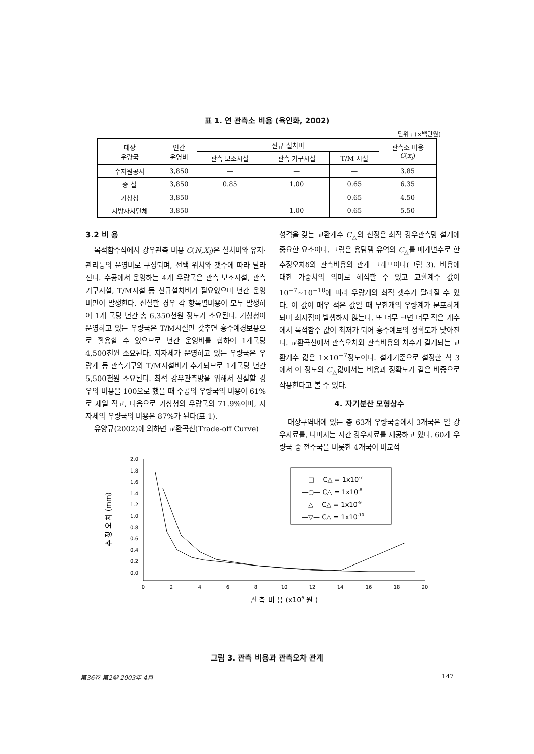표 1. 연 관측소 비용 (육인화, 2002)
단위 : (×백만원)
| 대상 우량국 | 연간 운영비 | 신규 설치비 | | | 관측소 비용 C ( x<sub>i</sub> ) |
| --- | --- | --- | --- | --- | --- |
| | | 관측 보조시설 | 관측 기구시설 | T/M 시설 | |
| 수자원공사 | 3,850 | — | — | — | 3.85 |
| 중 설 | 3,850 | 0.85 | 1.00 | 0.65 | 6.35 |
| 기상청 | 3,850 | — | — | 0.65 | 4.50 |
| 지방자치단체 | 3,850 | — | 1.00 | 0.65 | 5.50 |
3.2 비 용
목적함수식에서 강우관측 비용 C(N,X<sub>i</sub>)은 설치비와 유지·관리등의 운영비로 구성되며, 선택 위치와 갯수에 따라 달라진다. 수공에서 운영하는 4개 우량국은 관측 보조시설, 관측기구시설, T/M시설 등 신규설치비가 필요없으며 년간 운영비만이 발생한다. 신설할 경우 각 항목별비용이 모두 발생하여 1개 국당 년간 총 6,350천원 정도가 소요된다. 기상청이 운영하고 있는 우량국은 T/M시설만 갖추면 홍수예경보용으로 활용할 수 있으므로 년간 운영비를 합하여 1개국당 4,500천원 소요된다. 지자체가 운영하고 있는 우량국은 우량계 등 관측기구와 T/M시설비가 추가되므로 1개국당 년간 5,500천원 소요된다. 최적 강우관측망을 위해서 신설할 경우의 비용을 100으로 했을 때 수공의 우량국의 비용이 61%로 제일 적고, 다음으로 기상청의 우량국의 71.9%이며, 지자체의 우량국의 비용은 87%가 된다(표 1).
유양규(2002)에 의하면 교환곡선(Trade-off Curve)
성격을 갖는 교환계수 C<sub>△</sub>의 선정은 최적 강우관측망 설계에 중요한 요소이다. 그림은 용담댐 유역의 C<sub>△</sub>를 매개변수로 한 추정오차δ와 관측비용의 관계 그래프이다(그림 3). 비용에 대한 가중치의 의미로 해석할 수 있고 교환계수 값이 10<sup>−7</sup>~10<sup>−10</sup>에 따라 우량계의 최적 갯수가 달라질 수 있다. 이 값이 매우 적은 값일 때 무한개의 우량계가 분포하게 되며 최저점이 발생하지 않는다. 또 너무 크면 너무 적은 개수에서 목적함수 값이 최저가 되어 홍수예보의 정확도가 낮아진다. 교환곡선에서 관측오차와 관측비용의 차수가 같게되는 교환계수 값은 1×10<sup>−7</sup>정도이다. 설계기준으로 설정한 식 3에서 이 정도의 C<sub>△</sub>값에서는 비용과 정확도가 같은 비중으로 작용한다고 볼 수 있다.
4. 자기분산 모형상수
대상구역내에 있는 총 63개 우량국중에서 3개국은 일 강우자료를, 나머지는 시간 강우자료를 제공하고 있다. 60개 우량국 중 전주국을 비롯한 4개국이 비교적
2.0
1.8
1.6
1.4
1.2
1.0
0.8
0.6
0.4
0.2
0.0
0
2
4
6
8
10
12
14
16
18
20
관 측 비 용 (x106 원 )
추 정 오 차 (mm)
—□— C△ = 1x10-7
—○— C△ = 1x10-8
—△— C△ = 1x10-9
—▽— C△ = 1x10-10
그림 3. 관측 비용과 관측오차 관계
第36卷 第2號 2003年 4月 147